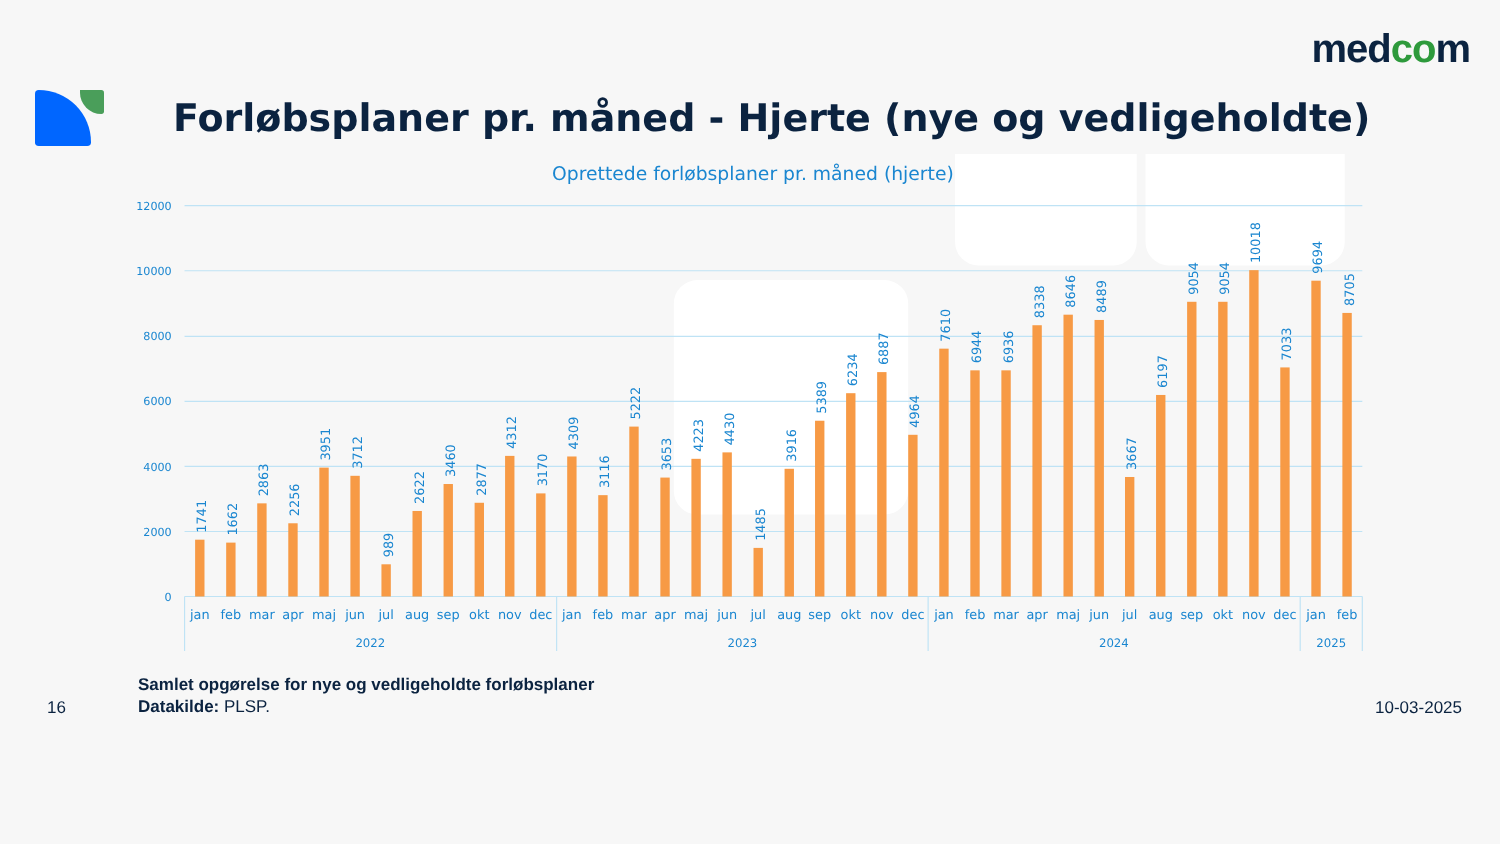medcom
Forløbsplaner pr. måned - Hjerte (nye og vedligeholdte)
Oprettede forløbsplaner pr. måned (hjerte)
12000
10000
8000
6000
4000
2000
0
1741
1662
2863
2256
3951
3712
989
2622
3460
2877
4312
3170
4309
3116
5222
3653
4223
4430
1485
3916
5389
6234
6887
4964
7610
6944
6936
8338
8646
8489
3667
6197
9054
9054
10018
7033
9694
8705
jan
feb
mar
apr
maj
jun
jul
aug
sep
okt
nov
dec
jan
feb
mar
apr
maj
jun
jul
aug
sep
okt
nov
dec
jan
feb
mar
apr
maj
jun
jul
aug
sep
okt
nov
dec
jan
feb
2022
2023
2024
2025
16
Samlet opgørelse for nye og vedligeholdte forløbsplaner
Datakilde: PLSP.
10-03-2025